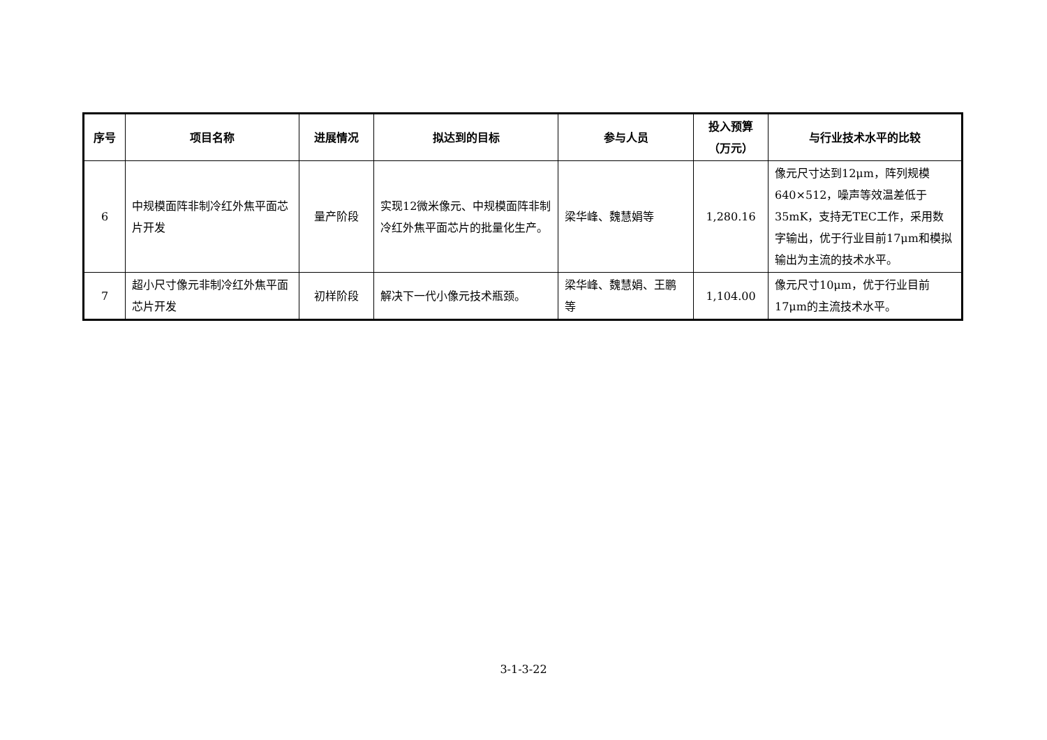| 序号 | 项目名称 | 进展情况 | 拟达到的目标 | 参与人员 | 投入预算 （万元） | 与行业技术水平的比较 |
| --- | --- | --- | --- | --- | --- | --- |
| 6 | 中规模面阵非制冷红外焦平面芯片开发 | 量产阶段 | 实现12微米像元、中规模面阵非制冷红外焦平面芯片的批量化生产。 | 梁华峰、魏慧娟等 | 1,280.16 | 像元尺寸达到12μm，阵列规模640×512，噪声等效温差低于35mK，支持无TEC工作，采用数字输出，优于行业目前17μm和模拟输出为主流的技术水平。 |
| 7 | 超小尺寸像元非制冷红外焦平面芯片开发 | 初样阶段 | 解决下一代小像元技术瓶颈。 | 梁华峰、魏慧娟、王鹏等 | 1,104.00 | 像元尺寸10μm，优于行业目前17μm的主流技术水平。 |
3-1-3-22